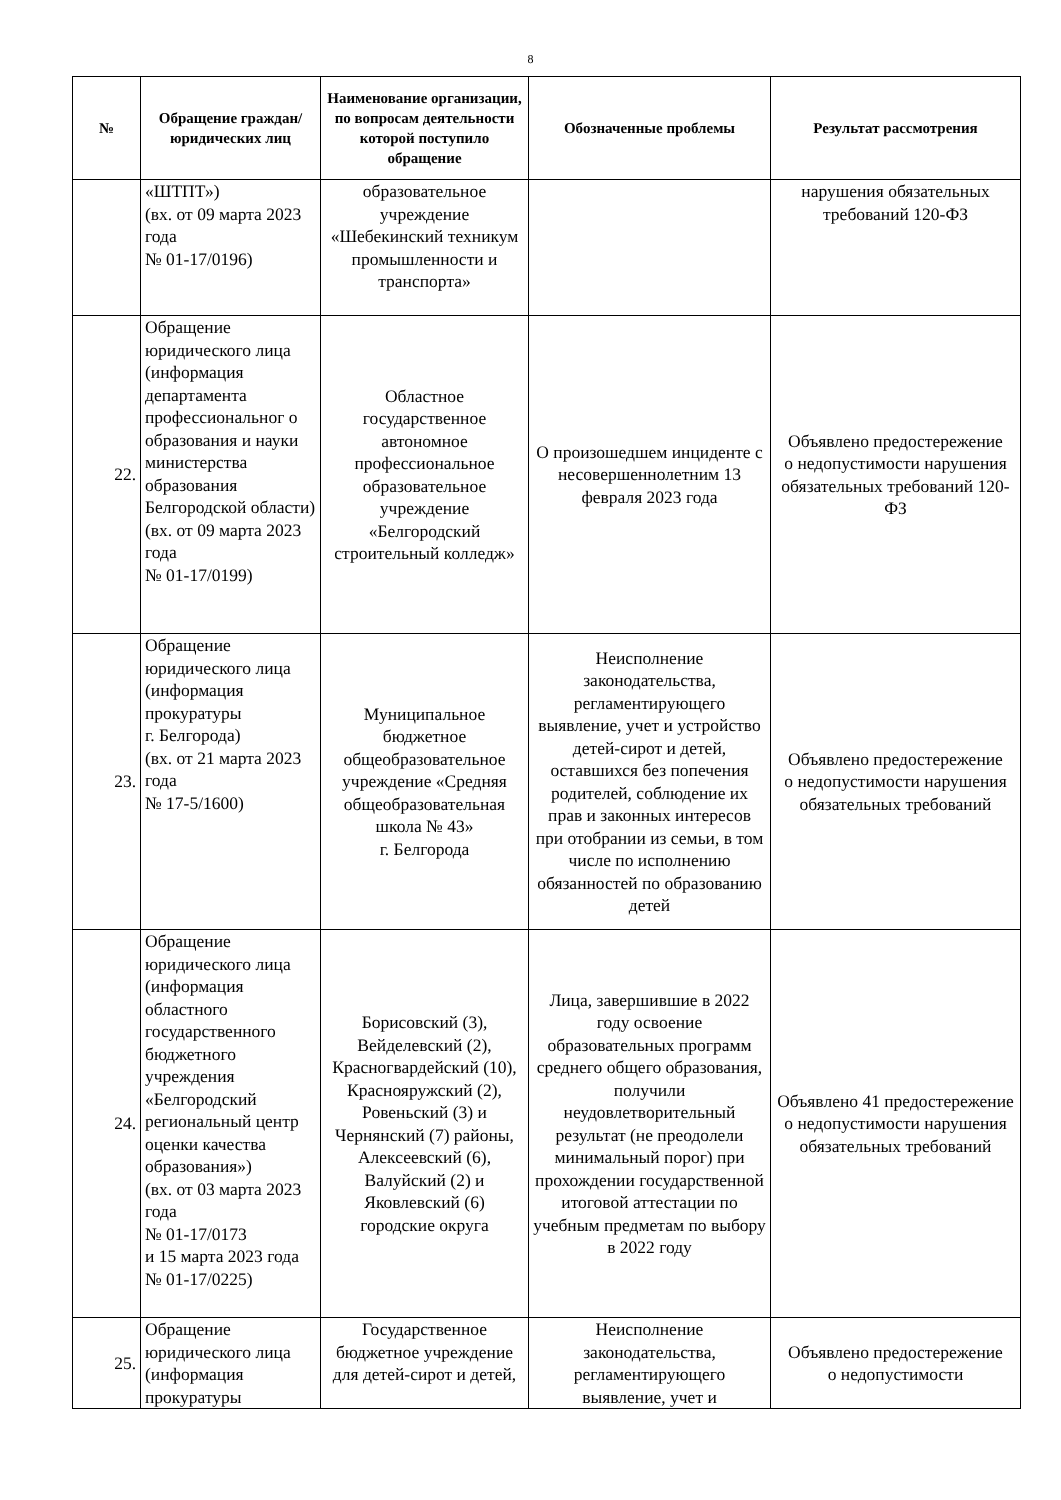8
| № | Обращение граждан/ юридических лиц | Наименование организации, по вопросам деятельности которой поступило обращение | Обозначенные проблемы | Результат рассмотрения |
| --- | --- | --- | --- | --- |
| | «ШТПТ») (вх. от 09 марта 2023 года № 01-17/0196) | образовательное учреждение «Шебекинский техникум промышленности и транспорта» | | нарушения обязательных требований 120-ФЗ |
| 22. | Обращение юридического лица (информация департамента профессиональног о образования и науки министерства образования Белгородской области) (вх. от 09 марта 2023 года № 01-17/0199) | Областное государственное автономное профессиональное образовательное учреждение «Белгородский строительный колледж» | О произошедшем инциденте с несовершеннолетним 13 февраля 2023 года | Объявлено предостережение о недопустимости нарушения обязательных требований 120-ФЗ |
| 23. | Обращение юридического лица (информация прокуратуры г. Белгорода) (вх. от 21 марта 2023 года № 17-5/1600) | Муниципальное бюджетное общеобразовательное учреждение «Средняя общеобразовательная школа № 43» г. Белгорода | Неисполнение законодательства, регламентирующего выявление, учет и устройство детей-сирот и детей, оставшихся без попечения родителей, соблюдение их прав и законных интересов при отобрании из семьи, в том числе по исполнению обязанностей по образованию детей | Объявлено предостережение о недопустимости нарушения обязательных требований |
| 24. | Обращение юридического лица (информация областного государственного бюджетного учреждения «Белгородский региональный центр оценки качества образования») (вх. от 03 марта 2023 года № 01-17/0173 и 15 марта 2023 года № 01-17/0225) | Борисовский (3), Вейделевский (2), Красногвардейский (10), Краснояружский (2), Ровеньский (3) и Чернянский (7) районы, Алексеевский (6), Валуйский (2) и Яковлевский (6) городские округа | Лица, завершившие в 2022 году освоение образовательных программ среднего общего образования, получили неудовлетворительный результат (не преодолели минимальный порог) при прохождении государственной итоговой аттестации по учебным предметам по выбору в 2022 году | Объявлено 41 предостережение о недопустимости нарушения обязательных требований |
| 25. | Обращение юридического лица (информация прокуратуры | Государственное бюджетное учреждение для детей-сирот и детей, | Неисполнение законодательства, регламентирующего выявление, учет и | Объявлено предостережение о недопустимости |